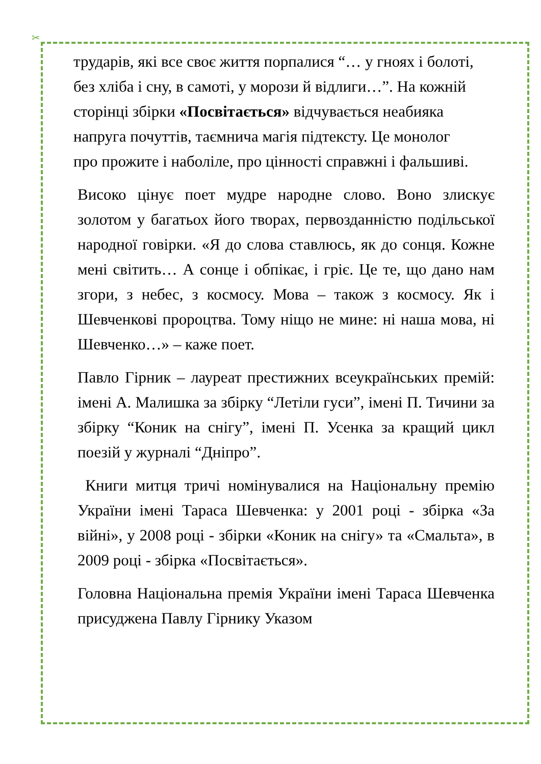✂
трударів, які все своє життя порпалися “… у гноях і болоті, без хліба і сну, в самоті, у морози й відлиги…”. На кожній сторінці збірки «Посвітається» відчувається неабияка напруга почуттів, таємнича магія підтексту. Це монолог про прожите і наболіле, про цінності справжні і фальшиві.
Високо цінує поет мудре народне слово. Воно злискує золотом у багатьох його творах, первозданністю подільської народної говірки. «Я до слова ставлюсь, як до сонця. Кожне мені світить… А сонце і обпікає, і гріє. Це те, що дано нам згори, з небес, з космосу. Мова – також з космосу. Як і Шевченкові пророцтва. Тому ніщо не мине: ні наша мова, ні Шевченко…» – каже поет.
Павло Гірник – лауреат престижних всеукраїнських премій: імені А. Малишка за збірку “Летіли гуси”, імені П. Тичини за збірку “Коник на снігу”, імені П. Усенка за кращий цикл поезій у журналі “Дніпро”.
Книги митця тричі номінувалися на Національну премію України імені Тараса Шевченка: у 2001 році - збірка «За війні», у 2008 році - збірки «Коник на снігу» та «Смальта», в 2009 році - збірка «Посвітається».
Головна Національна премія України імені Тараса Шевченка присуджена Павлу Гірнику Указом